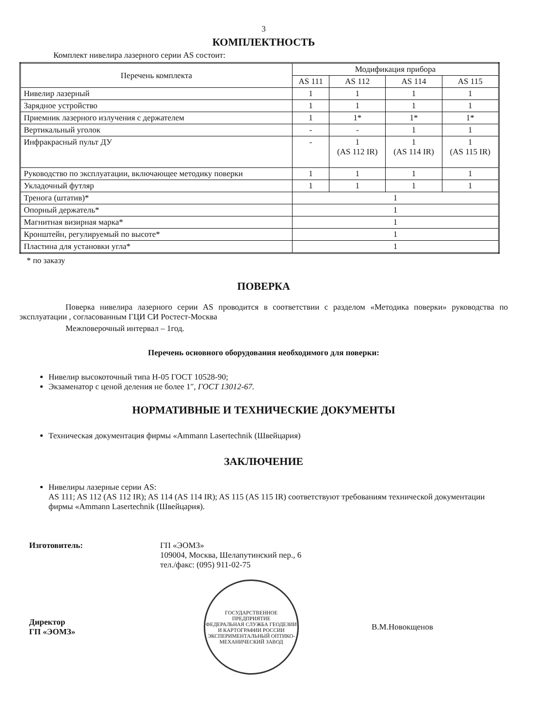3
КОМПЛЕКТНОСТЬ
Комплект нивелира лазерного серии AS состоит:
| Перечень комплекта | Модификация прибора | | | |
| --- | --- | --- | --- | --- |
| | AS 111 | AS 112 | AS 114 | AS 115 |
| Нивелир лазерный | 1 | 1 | 1 | 1 |
| Зарядное устройство | 1 | 1 | 1 | 1 |
| Приемник лазерного излучения с держателем | 1 | 1* | 1* | 1* |
| Вертикальный уголок | - | - | 1 | 1 |
| Инфракрасный пульт ДУ | - | 1 (AS 112 IR) | 1 (AS 114 IR) | 1 (AS 115 IR) |
| Руководство по эксплуатации, включающее методику поверки | 1 | 1 | 1 | 1 |
| Укладочный футляр | 1 | 1 | 1 | 1 |
| Тренога (штатив)* | 1 | | | |
| Опорный держатель* | 1 | | | |
| Магнитная визирная марка* | 1 | | | |
| Кронштейн, регулируемый по высоте* | 1 | | | |
| Пластина для установки угла* | 1 | | | |
* по заказу
ПОВЕРКА
Поверка нивелира лазерного серии AS проводится в соответствии с разделом «Методика поверки» руководства по эксплуатации , согласованным ГЦИ СИ Ростест-Москва
Межповерочный интервал – 1год.
Перечень основного оборудования необходимого для поверки:
Нивелир высокоточный типа Н-05 ГОСТ 10528-90;
Экзаменатор с ценой деления не более 1″, ГОСТ 13012-67.
НОРМАТИВНЫЕ И ТЕХНИЧЕСКИЕ ДОКУМЕНТЫ
Техническая документация фирмы «Ammann Lasertechnik (Швейцария)
ЗАКЛЮЧЕНИЕ
Нивелиры лазерные серии AS:
AS 111; AS 112 (AS 112 IR); AS 114 (AS 114 IR); AS 115 (AS 115 IR) соответствуют требованиям технической документации фирмы «Ammann Lasertechnik (Швейцария).
Изготовитель: ГП «ЭОМЗ»
109004, Москва, Шелапутинский пер., 6
тел./факс: (095) 911-02-75
Директор
ГП «ЭОМЗ»
ГОСУДАРСТВЕННОЕ ПРЕДПРИЯТИЕ
ФЕДЕРАЛЬНАЯ СЛУЖБА ГЕОДЕЗИИ И КАРТОГРАФИИ РОССИИ
ЭКСПЕРИМЕНТАЛЬНЫЙ ОПТИКО-МЕХАНИЧЕСКИЙ ЗАВОД
В.М.Новокщенов